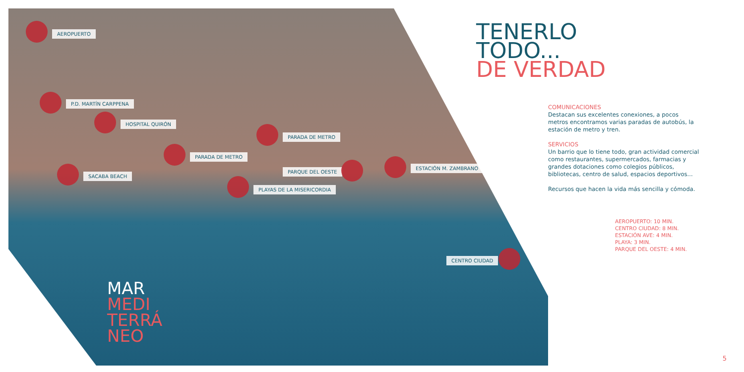AEROPUERTO
P.D. MARTÍN CARPPENA
HOSPITAL QUIRÓN
PARADA DE METRO
PARADA DE METRO
PARQUE DEL OESTE
ESTACIÓN M. ZAMBRANO
SACABA BEACH
PLAYAS DE LA MISERICORDIA
CENTRO CIUDAD
MAR
MEDI
TERRÁ
NEO
TENERLO
TODO...
DE VERDAD
COMUNICACIONES
Destacan sus excelentes conexiones, a pocos metros encontramos varias paradas de autobús, la estación de metro y tren.
SERVICIOS
Un barrio que lo tiene todo, gran actividad comercial como restaurantes, supermercados, farmacias y grandes dotaciones como colegios públicos, bibliotecas, centro de salud, espacios deportivos...
Recursos que hacen la vida más sencilla y cómoda.
AEROPUERTO: 10 MIN.
CENTRO CIUDAD: 8 MIN.
ESTACIÓN AVE: 4 MIN.
PLAYA: 3 MIN.
PARQUE DEL OESTE: 4 MIN.
5